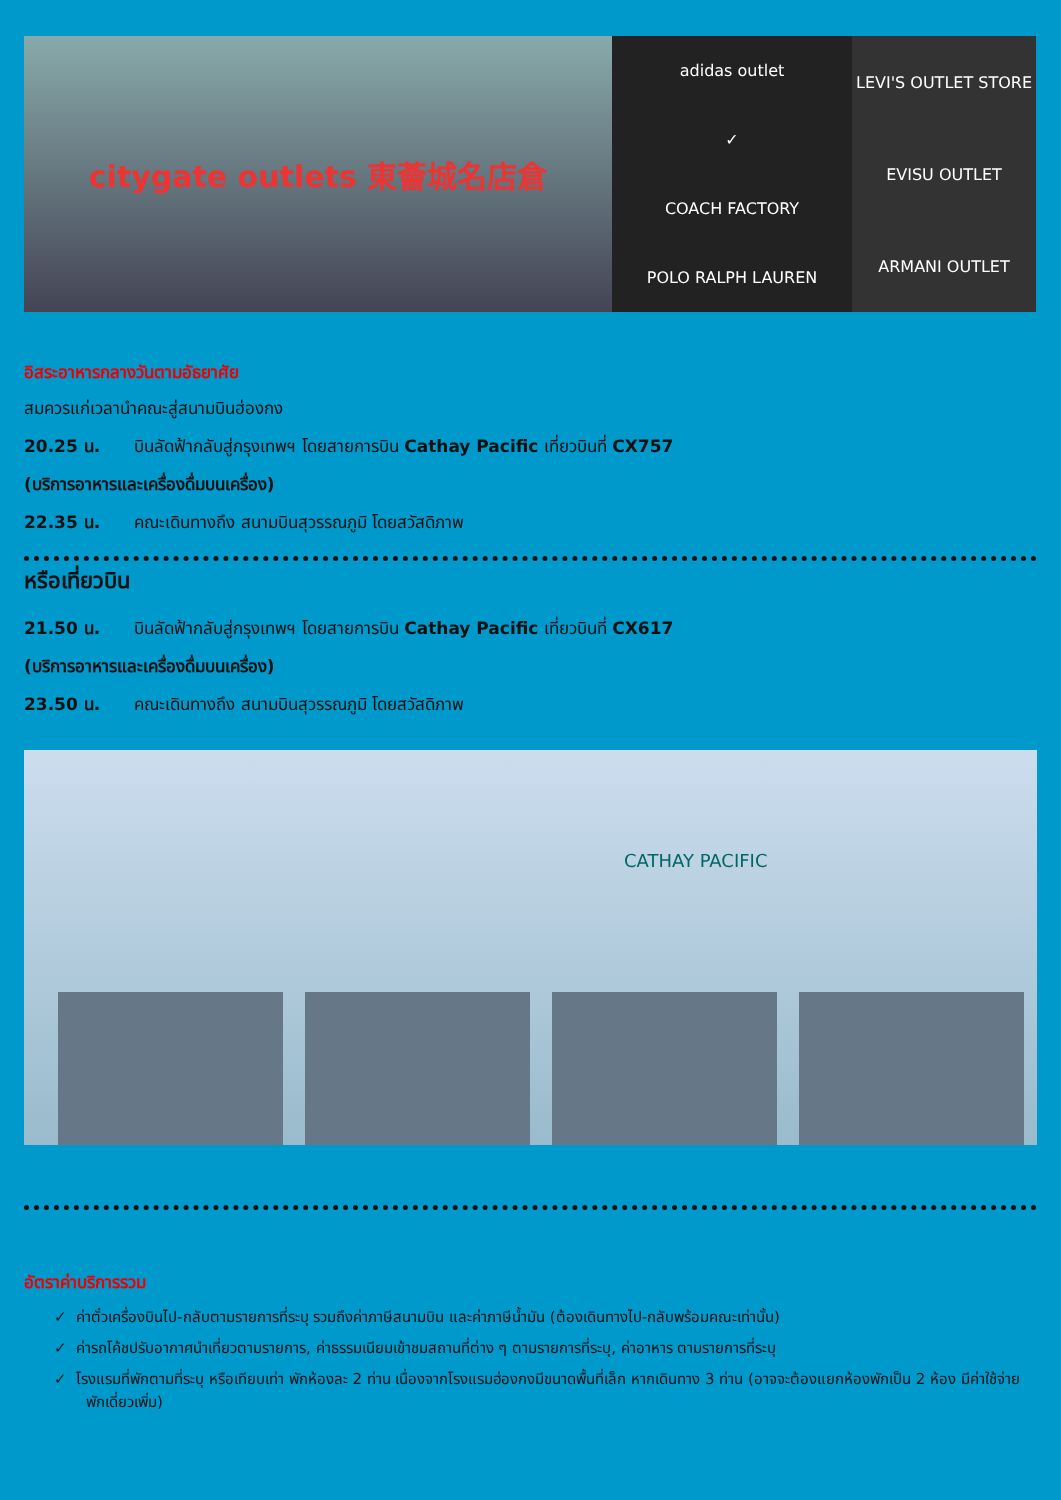citygate outlets 東薈城名店倉
adidas outlet
✓
COACH FACTORY
POLO RALPH LAUREN
LEVI'S OUTLET STORE
EVISU OUTLET
ARMANI OUTLET
อิสระอาหารกลางวันตามอัธยาศัย
สมควรแก่เวลานำคณะสู่สนามบินฮ่องกง
20.25 น. บินลัดฟ้ากลับสู่กรุงเทพฯ โดยสายการบิน Cathay Pacific เที่ยวบินที่ CX757
(บริการอาหารและเครื่องดื่มบนเครื่อง)
22.35 น. คณะเดินทางถึง สนามบินสุวรรณภูมิ โดยสวัสดิภาพ
หรือเที่ยวบิน
21.50 น. บินลัดฟ้ากลับสู่กรุงเทพฯ โดยสายการบิน Cathay Pacific เที่ยวบินที่ CX617
(บริการอาหารและเครื่องดื่มบนเครื่อง)
23.50 น. คณะเดินทางถึง สนามบินสุวรรณภูมิ โดยสวัสดิภาพ
CATHAY PACIFIC
อัตราค่าบริการรวม
✓ ค่าตั๋วเครื่องบินไป-กลับตามรายการที่ระบุ รวมถึงค่าภาษีสนามบิน และค่าภาษีน้ำมัน (ต้องเดินทางไป-กลับพร้อมคณะเท่านั้น)
✓ ค่ารถโค้ชปรับอากาศนำเที่ยวตามรายการ, ค่าธรรมเนียมเข้าชมสถานที่ต่าง ๆ ตามรายการที่ระบุ, ค่าอาหาร ตามรายการที่ระบุ
✓ โรงแรมที่พักตามที่ระบุ หรือเทียบเท่า พักห้องละ 2 ท่าน เนื่องจากโรงแรมฮ่องกงมีขนาดพื้นที่เล็ก หากเดินทาง 3 ท่าน (อาจจะต้องแยกห้องพักเป็น 2 ห้อง มีค่าใช้จ่ายพักเดี่ยวเพิ่ม)